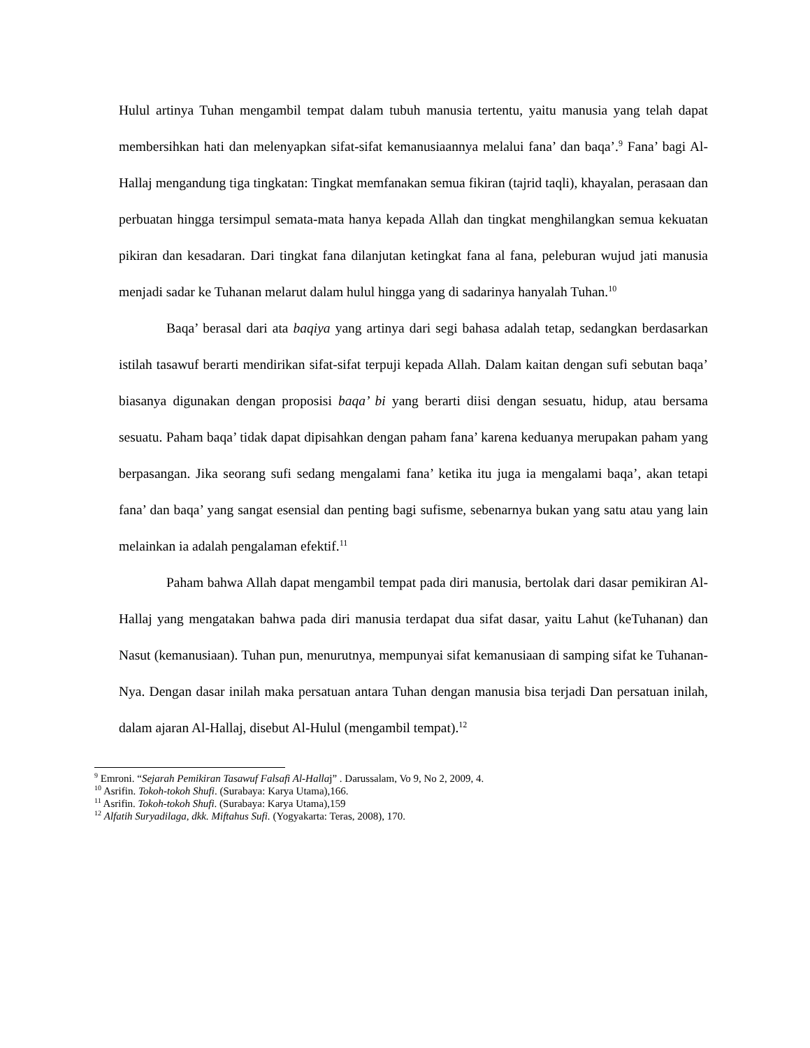Hulul artinya Tuhan mengambil tempat dalam tubuh manusia tertentu, yaitu manusia yang telah dapat membersihkan hati dan melenyapkan sifat-sifat kemanusiaannya melalui fana’ dan baqa’.<sup>9</sup> Fana’ bagi Al-Hallaj mengandung tiga tingkatan: Tingkat memfanakan semua fikiran (tajrid taqli), khayalan, perasaan dan perbuatan hingga tersimpul semata-mata hanya kepada Allah dan tingkat menghilangkan semua kekuatan pikiran dan kesadaran. Dari tingkat fana dilanjutan ketingkat fana al fana, peleburan wujud jati manusia menjadi sadar ke Tuhanan melarut dalam hulul hingga yang di sadarinya hanyalah Tuhan.<sup>10</sup>
Baqa’ berasal dari ata baqiya yang artinya dari segi bahasa adalah tetap, sedangkan berdasarkan istilah tasawuf berarti mendirikan sifat-sifat terpuji kepada Allah. Dalam kaitan dengan sufi sebutan baqa’ biasanya digunakan dengan proposisi baqa’ bi yang berarti diisi dengan sesuatu, hidup, atau bersama sesuatu. Paham baqa’ tidak dapat dipisahkan dengan paham fana’ karena keduanya merupakan paham yang berpasangan. Jika seorang sufi sedang mengalami fana’ ketika itu juga ia mengalami baqa’, akan tetapi fana’ dan baqa’ yang sangat esensial dan penting bagi sufisme, sebenarnya bukan yang satu atau yang lain melainkan ia adalah pengalaman efektif.<sup>11</sup>
Paham bahwa Allah dapat mengambil tempat pada diri manusia, bertolak dari dasar pemikiran Al-Hallaj yang mengatakan bahwa pada diri manusia terdapat dua sifat dasar, yaitu Lahut (keTuhanan) dan Nasut (kemanusiaan). Tuhan pun, menurutnya, mempunyai sifat kemanusiaan di samping sifat ke Tuhanan-Nya. Dengan dasar inilah maka persatuan antara Tuhan dengan manusia bisa terjadi Dan persatuan inilah, dalam ajaran Al-Hallaj, disebut Al-Hulul (mengambil tempat).<sup>12</sup>
<sup>9</sup> Emroni. “Sejarah Pemikiran Tasawuf Falsafi Al-Hallaj” . Darussalam, Vo 9, No 2, 2009, 4.
<sup>10</sup> Asrifin. Tokoh-tokoh Shufi. (Surabaya: Karya Utama),166.
<sup>11</sup> Asrifin. Tokoh-tokoh Shufi. (Surabaya: Karya Utama),159
<sup>12</sup> Alfatih Suryadilaga, dkk. Miftahus Sufi. (Yogyakarta: Teras, 2008), 170.